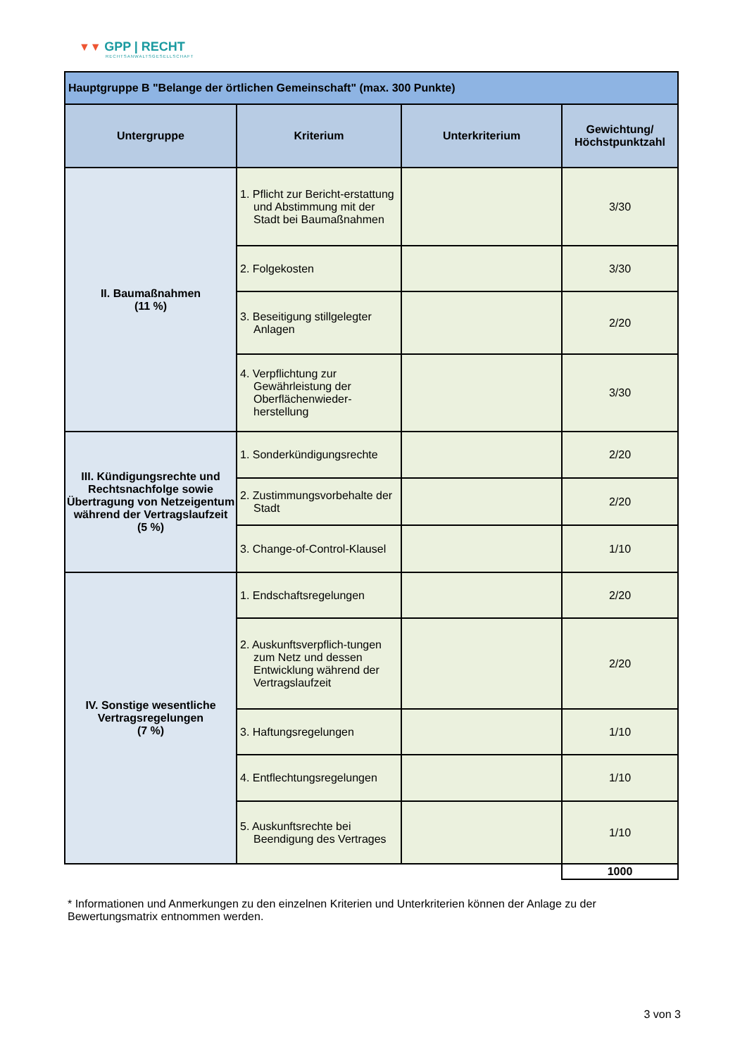▼▼ GPP | RECHT
RECHTSANWALTSGESELLSCHAFT
| Hauptgruppe B "Belange der örtlichen Gemeinschaft" (max. 300 Punkte) | | | |
| --- | --- | --- | --- |
| Untergruppe | Kriterium | Unterkriterium | Gewichtung/ Höchstpunktzahl |
| II. Baumaßnahmen (11 %) | 1. Pflicht zur Bericht-erstattung und Abstimmung mit der Stadt bei Baumaßnahmen | | 3/30 |
| | 2. Folgekosten | | 3/30 |
| | 3. Beseitigung stillgelegter Anlagen | | 2/20 |
| | 4. Verpflichtung zur Gewährleistung der Oberflächenwieder-herstellung | | 3/30 |
| III. Kündigungsrechte und Rechtsnachfolge sowie Übertragung von Netzeigentum während der Vertragslaufzeit (5 %) | 1. Sonderkündigungsrechte | | 2/20 |
| | 2. Zustimmungsvorbehalte der Stadt | | 2/20 |
| | 3. Change-of-Control-Klausel | | 1/10 |
| IV. Sonstige wesentliche Vertragsregelungen (7 %) | 1. Endschaftsregelungen | | 2/20 |
| | 2. Auskunftsverpflich-tungen zum Netz und dessen Entwicklung während der Vertragslaufzeit | | 2/20 |
| | 3. Haftungsregelungen | | 1/10 |
| | 4. Entflechtungsregelungen | | 1/10 |
| | 5. Auskunftsrechte bei Beendigung des Vertrages | | 1/10 |
| | | | 1000 |
* Informationen und Anmerkungen zu den einzelnen Kriterien und Unterkriterien können der Anlage zu der Bewertungsmatrix entnommen werden.
3 von 3